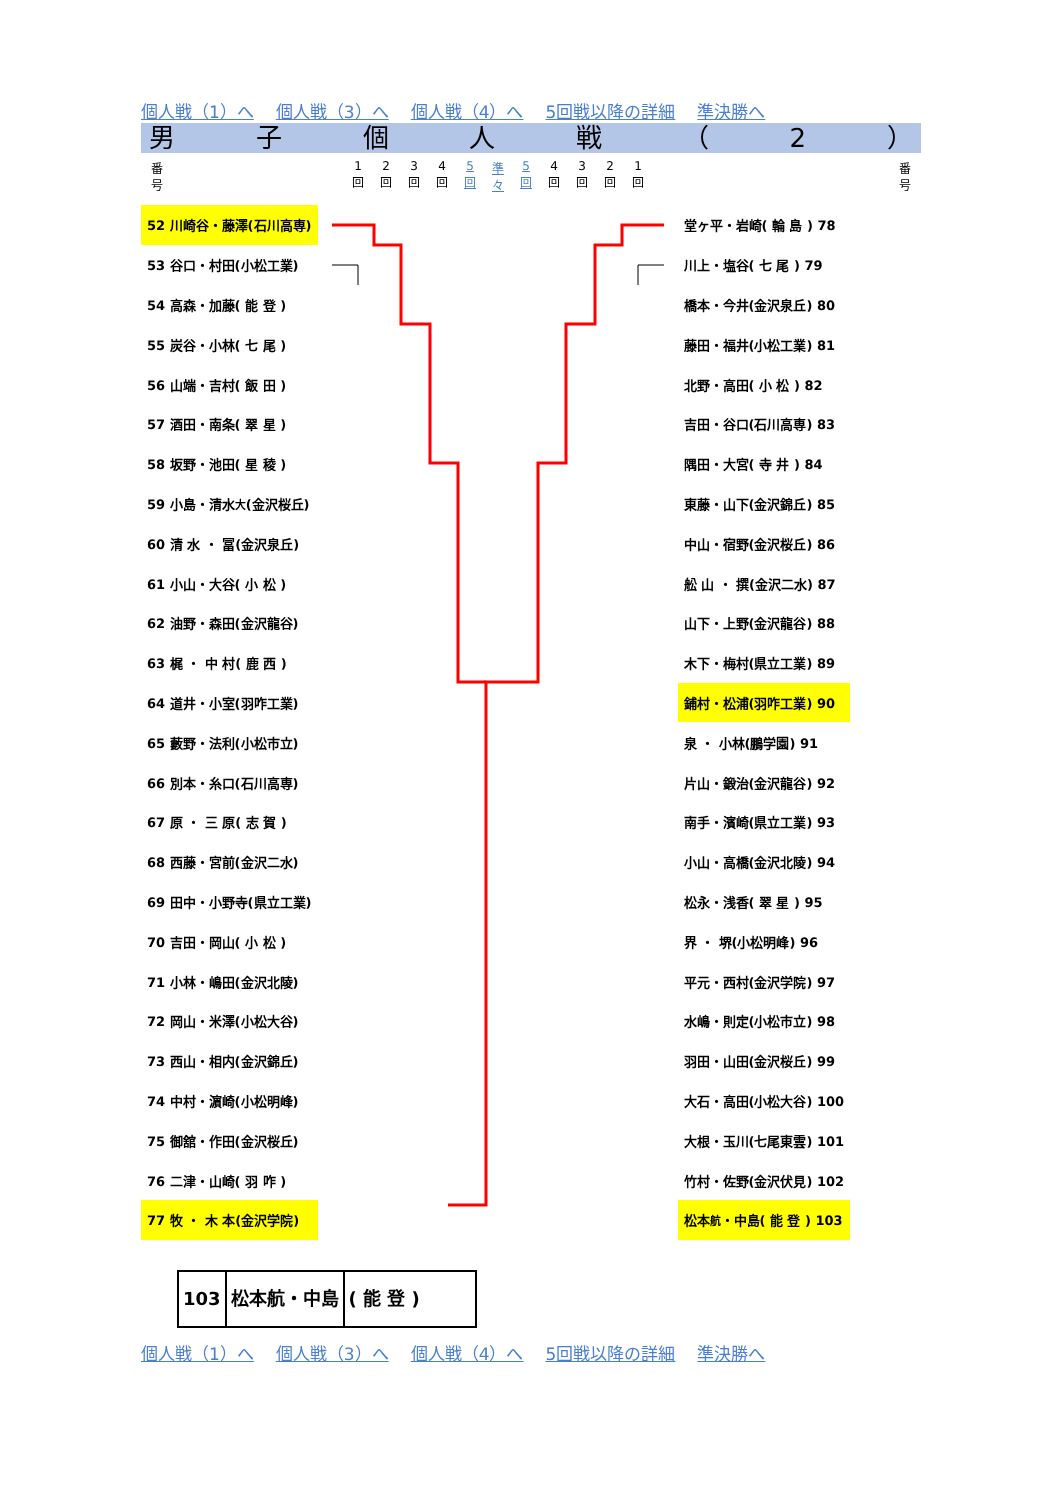個人戦（1）へ 個人戦（3）へ 個人戦（4）へ 5回戦以降の詳細 準決勝へ
男子個人戦 （ 2 ）
番
号
1
回 2
回 3
回 4
回 5
回 準
々 5
回 4
回 3
回 2
回 1
回
番
号
| 52 川崎谷・藤澤(石川高専) |
| 53 谷口・村田(小松工業) |
| 54 高森・加藤( 能 登 ) |
| 55 炭谷・小林( 七 尾 ) |
| 56 山端・吉村( 飯 田 ) |
| 57 酒田・南条( 翠 星 ) |
| 58 坂野・池田( 星 稜 ) |
| 59 小島・清水 大 (金沢桜丘) |
| 60 清 水 ・ 冨(金沢泉丘) |
| 61 小山・大谷( 小 松 ) |
| 62 油野・森田(金沢龍谷) |
| 63 梶 ・ 中 村( 鹿 西 ) |
| 64 道井・小室(羽咋工業) |
| 65 藪野・法利(小松市立) |
| 66 別本・糸口(石川高専) |
| 67 原 ・ 三 原( 志 賀 ) |
| 68 西藤・宮前(金沢二水) |
| 69 田中・小野寺(県立工業) |
| 70 吉田・岡山( 小 松 ) |
| 71 小林・嶋田(金沢北陵) |
| 72 岡山・米澤(小松大谷) |
| 73 西山・相内(金沢錦丘) |
| 74 中村・濵崎(小松明峰) |
| 75 御舘・作田(金沢桜丘) |
| 76 二津・山崎( 羽 咋 ) |
| 77 牧 ・ 木 本(金沢学院) |
| 堂ヶ平・岩崎( 輪 島 ) 78 |
| 川上・塩谷( 七 尾 ) 79 |
| 橋本・今井(金沢泉丘) 80 |
| 藤田・福井(小松工業) 81 |
| 北野・高田( 小 松 ) 82 |
| 吉田・谷口(石川高専) 83 |
| 隅田・大宮( 寺 井 ) 84 |
| 東藤・山下(金沢錦丘) 85 |
| 中山・宿野(金沢桜丘) 86 |
| 舩 山 ・ 撰(金沢二水) 87 |
| 山下・上野(金沢龍谷) 88 |
| 木下・梅村(県立工業) 89 |
| 鋪村・松浦(羽咋工業) 90 |
| 泉 ・ 小林(鵬学園) 91 |
| 片山・鍛治(金沢龍谷) 92 |
| 南手・濱崎(県立工業) 93 |
| 小山・高橋(金沢北陵) 94 |
| 松永・浅香( 翠 星 ) 95 |
| 界 ・ 堺(小松明峰) 96 |
| 平元・西村(金沢学院) 97 |
| 水嶋・則定(小松市立) 98 |
| 羽田・山田(金沢桜丘) 99 |
| 大石・高田(小松大谷) 100 |
| 大根・玉川(七尾東雲) 101 |
| 竹村・佐野(金沢伏見) 102 |
| 松本 航 ・中島( 能 登 ) 103 |
103 松本航・中島 ( 能 登 )
個人戦（1）へ 個人戦（3）へ 個人戦（4）へ 5回戦以降の詳細 準決勝へ